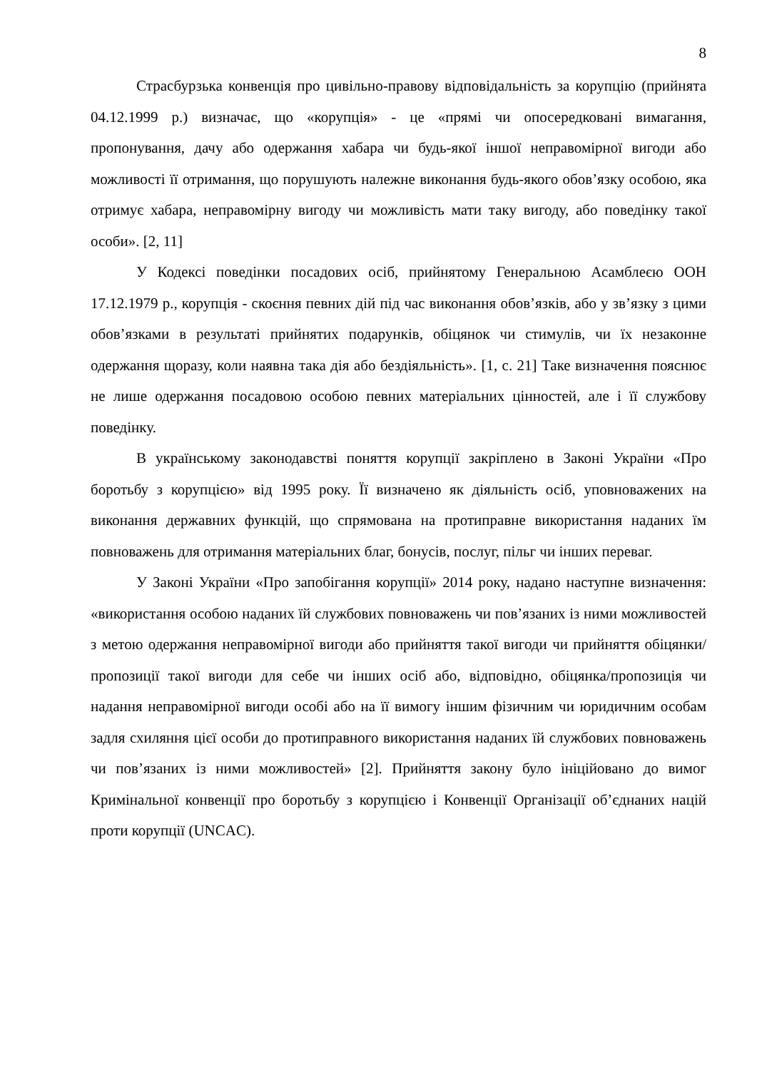8
Страсбурзька конвенція про цивільно-правову відповідальність за корупцію (прийнята 04.12.1999 р.) визначає, що «корупція» - це «прямі чи опосередковані вимагання, пропонування, дачу або одержання хабара чи будь-якої іншої неправомірної вигоди або можливості її отримання, що порушують належне виконання будь-якого обов’язку особою, яка отримує хабара, неправомірну вигоду чи можливість мати таку вигоду, або поведінку такої особи». [2, 11]
У Кодексі поведінки посадових осіб, прийнятому Генеральною Асамблеєю ООН 17.12.1979 р., корупція - скоєння певних дій під час виконання обов’язків, або у зв’язку з цими обов’язками в результаті прийнятих подарунків, обіцянок чи стимулів, чи їх незаконне одержання щоразу, коли наявна така дія або бездіяльність». [1, с. 21] Таке визначення пояснює не лише одержання посадовою особою певних матеріальних цінностей, але і її службову поведінку.
В українському законодавстві поняття корупції закріплено в Законі України «Про боротьбу з корупцією» від 1995 року. Її визначено як діяльність осіб, уповноважених на виконання державних функцій, що спрямована на протиправне використання наданих їм повноважень для отримання матеріальних благ, бонусів, послуг, пільг чи інших переваг.
У Законі України «Про запобігання корупції» 2014 року, надано наступне визначення: «використання особою наданих їй службових повноважень чи пов’язаних із ними можливостей з метою одержання неправомірної вигоди або прийняття такої вигоди чи прийняття обіцянки/пропозиції такої вигоди для себе чи інших осіб або, відповідно, обіцянка/пропозиція чи надання неправомірної вигоди особі або на її вимогу іншим фізичним чи юридичним особам задля схиляння цієї особи до протиправного використання наданих їй службових повноважень чи пов’язаних із ними можливостей» [2]. Прийняття закону було ініційовано до вимог Кримінальної конвенції про боротьбу з корупцією і Конвенції Організації об’єднаних націй проти корупції (UNCAC).